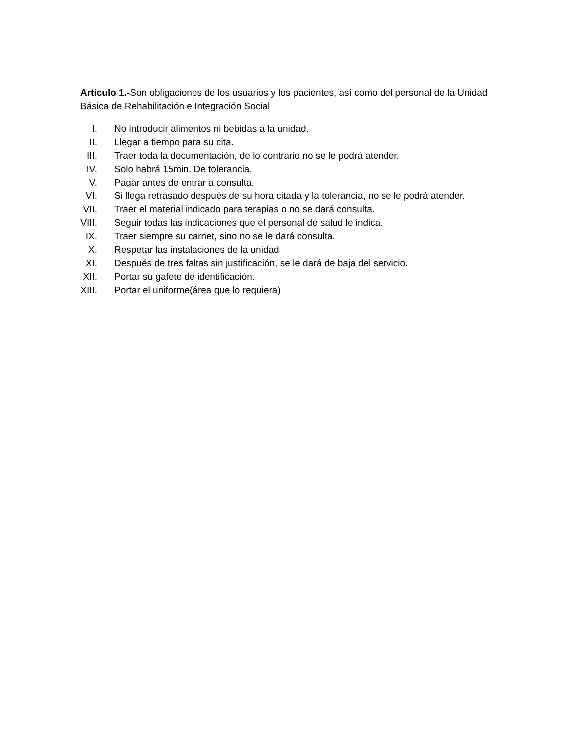Artículo 1.-Son obligaciones de los usuarios y los pacientes, así como del personal de la Unidad Básica de Rehabilitación e Integración Social
I. No introducir alimentos ni bebidas a la unidad.
II. Llegar a tiempo para su cita.
III. Traer toda la documentación, de lo contrario no se le podrá atender.
IV. Solo habrá 15min. De tolerancia.
V. Pagar antes de entrar a consulta.
VI. Si llega retrasado después de su hora citada y la tolerancia, no se le podrá atender.
VII. Traer el material indicado para terapias o no se dará consulta.
VIII. Seguir todas las indicaciones que el personal de salud le indica.
IX. Traer siempre su carnet, sino no se le dará consulta.
X. Respetar las instalaciones de la unidad
XI. Después de tres faltas sin justificación, se le dará de baja del servicio.
XII. Portar su gafete de identificación.
XIII. Portar el uniforme(área que lo requiera)